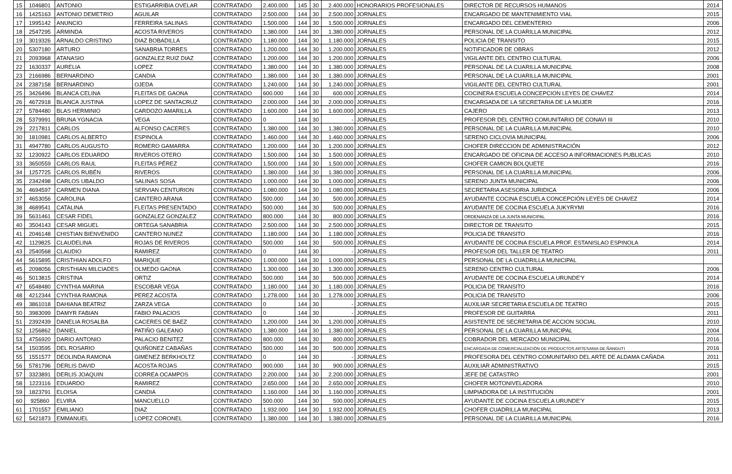| 15 | 1046801 | ANTONIO | ESTIGARRIBIA OVELAR | CONTRATADO | 2.400.000 | 145 | 30 | 2.400.000 | HONORARIOS PROFESIONALES | DIRECTOR DE RECURSOS HUMANOS | 2014 |
| 16 | 1425163 | ANTONIO DEMETRIO | AGUILAR | CONTRATADO | 2.500.000 | 144 | 30 | 2.500.000 | JORNALES | ENCARGADO DE MANTENIMIENTO VIAL | 2015 |
| 17 | 1995142 | ANUNCIO | FERREIRA SALINAS | CONTRATADO | 1.500.000 | 144 | 30 | 1.500.000 | JORNALES | ENCARGADO DEL CEMENTERIO | 2006 |
| 18 | 2547295 | ARMINDA | ACOSTA RIVEROS | CONTRATADO | 1.380.000 | 144 | 30 | 1.380.000 | JORNALES | PERSONAL DE LA CUARILLA MUNICIPAL | 2012 |
| 19 | 3019326 | ARNALDO CRISTINO | DIAZ BOBADILLA | CONTRATADO | 1.180.000 | 144 | 30 | 1.180.000 | JORNALES | POLICIA DE TRANSITO | 2015 |
| 20 | 5307180 | ARTURO | SANABRIA TORRES | CONTRATADO | 1.200.000 | 144 | 30 | 1.200.000 | JORNALES | NOTIFICADOR DE OBRAS | 2012 |
| 21 | 2093968 | ATANASIO | GONZALEZ RUIZ DIAZ | CONTRATADO | 1.200.000 | 144 | 30 | 1.200.000 | JORNALES | VIGILANTE DEL CENTRO CULTURAL | 2006 |
| 22 | 1630337 | AURELIA | LOPEZ | CONTRATADO | 1.380.000 | 144 | 30 | 1.380.000 | JORNALES | PERSONAL DE LA CUARILLA MUNICIPAL | 2008 |
| 23 | 2166986 | BERNARDINO | CANDIA | CONTRATADO | 1.380.000 | 144 | 30 | 1.380.000 | JORNALES | PERSONAL DE LA CUARILLA MUNICIPAL | 2001 |
| 24 | 2387158 | BERNARDINO | OJEDA | CONTRATADO | 1.240.000 | 144 | 30 | 1.240.000 | JORNALES | VIGILANTE DEL CENTRO CULTURAL | 2001 |
| 25 | 3426496 | BLANCA CELINA | FLEITAS DE GAONA | CONTRATADO | 600.000 | 144 | 30 | 600.000 | JORNALES | COCINERA ESCUELA CONCEPCION LEYES DE CHAVEZ | 2014 |
| 26 | 4672918 | BLANCA JUSTINA | LOPEZ DE SANTACRUZ | CONTRATADO | 2.000.000 | 144 | 30 | 2.000.000 | JORNALES | ENCARGADA DE LA SECRETARIA DE LA MUJER | 2016 |
| 27 | 5784480 | BLAS HERMINIO | CARDOZO AMARILLA | CONTRATADO | 1.600.000 | 144 | 30 | 1.600.000 | JORNALES | CAJERO | 2013 |
| 28 | 5379991 | BRUNA YGNACIA | VEGA | CONTRATADO | 0 | 144 | 30 | - | JORNALES | PROFESOR DEL CENTRO COMUNITARIO DE CONAVI III | 2010 |
| 29 | 2217811 | CARLOS | ALFONSO CACERES | CONTRATADO | 1.380.000 | 144 | 30 | 1.380.000 | JORNALES | PERSONAL DE LA CUARILLA MUNICIPAL | 2010 |
| 30 | 1810981 | CARLOS ALBERTO | ESPINOLA | CONTRATADO | 1.460.000 | 144 | 30 | 1.460.000 | JORNALES | SERENO CICLOVIA MUNICIPAL | 2006 |
| 31 | 4947780 | CARLOS AUGUSTO | ROMERO GAMARRA | CONTRATADO | 1.200.000 | 144 | 30 | 1.200.000 | JORNALES | CHOFER DIRECCION DE ADMINISTRACIÓN | 2012 |
| 32 | 1230922 | CARLOS EDUARDO | RIVEROS OTERO | CONTRATADO | 1.500.000 | 144 | 30 | 1.500.000 | JORNALES | ENCARGADO DE OFICINA DE ACCESO A INFORMACIONES PUBLICAS | 2010 |
| 33 | 3650559 | CARLOS RAUL | FLEITAS PÉREZ | CONTRATADO | 1.500.000 | 144 | 30 | 1.500.000 | JORNALES | CHOFER CAMION BOLQUETE | 2016 |
| 34 | 1257725 | CARLOS RUBÉN | RIVEROS | CONTRATADO | 1.380.000 | 144 | 30 | 1.380.000 | JORNALES | PERSONAL DE LA CUARILLA MUNICIPAL | 2006 |
| 35 | 2342498 | CARLOS UBALDO | SALINAS SOSA | CONTRATADO | 1.000.000 | 144 | 30 | 1.000.000 | JORNALES | SERENO JUNTA MUNICIPAL | 2006 |
| 36 | 4694597 | CARMEN DIANA | SERVIAN CENTURION | CONTRATADO | 1.080.000 | 144 | 30 | 1.080.000 | JORNALES | SECRETARIA ASESORIA JURIDICA | 2006 |
| 37 | 4653056 | CAROLINA | CANTERO ARANA | CONTRATADO | 500.000 | 144 | 30 | 500.000 | JORNALES | AYUDANTE COCINA ESCUELA CONCEPCIÓN LEYES DE CHAVEZ | 2014 |
| 38 | 4689541 | CATALINA | FLEITAS PRESENTADO | CONTRATADO | 500.000 | 144 | 30 | 500.000 | JORNALES | AYUDANTE DE COCINA ESCUELA JUKYRYMI | 2016 |
| 39 | 5631461 | CESAR FIDEL | GONZALEZ GONZALEZ | CONTRATADO | 800.000 | 144 | 30 | 800.000 | JORNALES | ORDENANZA DE LA JUNTA MUNICIPAL | 2016 |
| 40 | 3504143 | CESAR MIGUEL | ORTEGA SANABRIA | CONTRATADO | 2.500.000 | 144 | 30 | 2.500.000 | JORNALES | DIRECTOR DE TRANSITO | 2015 |
| 41 | 2046148 | CHISTIAN BIENVENIDO | CANTERO NUNEZ | CONTRATADO | 1.180.000 | 144 | 30 | 1.180.000 | JORNALES | POLICIA DE TRANSITO | 2016 |
| 42 | 1129825 | CLAUDELINA | ROJAS DE RIVEROS | CONTRATADO | 500.000 | 144 | 30 | 500.000 | JORNALES | AYUDANTE DE COCINA ESCUELA PROF. ESTANISLAO ESPINOLA | 2014 |
| 43 | 2540568 | CLAUDIO | RAMIREZ | CONTRATADO | 0 | 144 | 30 | - | JORNALES | PROFESOR DEL TALLER DE TEATRO | 2011 |
| 44 | 5615895 | CRISTHIAN ADOLFO | MARIQUE | CONTRATADO | 1.000.000 | 144 | 30 | 1.000.000 | JORNALES | PERSONAL DE LA CUADRILLA MUNICIPAL | |
| 45 | 2098056 | CRISTHIAN MILCIADES | OLMEDO GAONA | CONTRATADO | 1.300.000 | 144 | 30 | 1.300.000 | JORNALES | SERENO CENTRO CULTURAL | 2006 |
| 46 | 5013815 | CRISTINA | ORTIZ | CONTRATADO | 500.000 | 144 | 30 | 500.000 | JORNALES | AYUDANTE DE COCINA ESCUELA URUNDE'Y | 2014 |
| 47 | 6548480 | CYNTHIA MARINA | ESCOBAR VEGA | CONTRATADO | 1.180.000 | 144 | 30 | 1.180.000 | JORNALES | POLICIA DE TRANSITO | 2016 |
| 48 | 4212344 | CYNTHIA RAMONA | PEREZ ACOSTA | CONTRATADO | 1.278.000 | 144 | 30 | 1.278.000 | JORNALES | POLICIA DE TRANSITO | 2006 |
| 49 | 3861018 | DAHIANA BEATRIZ | ZARZA VEGA | CONTRATADO | 0 | 144 | 30 | - | JORNALES | AUXILIAR SECRETARIA ESCUELA DE TEATRO | 2015 |
| 50 | 3983099 | DAMYR FABIAN | FABIO PALACIOS | CONTRATADO | 0 | 144 | 30 | - | JORNALES | PROFESOR DE GUITARRA | 2011 |
| 51 | 2392439 | DANELIA ROSALBA | CACERES DE BAEZ | CONTRATADO | 1.200.000 | 144 | 30 | 1.200.000 | JORNALES | ASISTENTE DE SECRETARIA DE ACCION SOCIAL | 2010 |
| 52 | 1256862 | DANIEL | PATIÑO GALEANO | CONTRATADO | 1.380.000 | 144 | 30 | 1.380.000 | JORNALES | PERSONAL DE LA CUARILLA MUNICIPAL | 2004 |
| 53 | 4756920 | DARIO ANTONIO | PALACIO BENITEZ | CONTRATADO | 800.000 | 144 | 30 | 800.000 | JORNALES | COBRADOR DEL MERCADO MUNICIPAL | 2016 |
| 54 | 1503595 | DEL ROSARIO | QUIÑONEZ CABAÑAS | CONTRATADO | 500.000 | 144 | 30 | 500.000 | JORNALES | ENCARGADA DE COMERCIALIZACIÓN DE PRODUCTOS ARTESANIA DE ÑANDUTI | 2016 |
| 55 | 1551577 | DEOLINDA RAMONA | GIMENEZ BERKHOLTZ | CONTRATADO | 0 | 144 | 30 | - | JORNALES | PROFESORA DEL CENTRO COMUNITARIO DEL ARTE DE ALDAMA CAÑADA | 2011 |
| 56 | 5781796 | DERLIS DAVID | ACOSTA ROJAS | CONTRATADO | 900.000 | 144 | 30 | 900.000 | JORNALES | AUXILIAR ADMINISTRATIVO | 2015 |
| 57 | 3323891 | DERLIS JOAQUIN | CORREA OCAMPOS | CONTRATADO | 2.200.000 | 144 | 30 | 2.200.000 | JORNALES | JEFE DE CATASTRO | 2001 |
| 58 | 1223116 | EDUARDO | RAMIREZ | CONTRATADO | 2.650.000 | 144 | 30 | 2.650.000 | JORNALES | CHOFER MOTONIVELADORA | 2010 |
| 59 | 1823791 | ELOISA | CANDIA | CONTRATADO | 1.160.000 | 144 | 30 | 1.160.000 | JORNALES | LIMPIADORA DE LA INSTITUCIÓN | 2001 |
| 60 | 925860 | ELVIRA | MANCUELLO | CONTRATADO | 500.000 | 144 | 30 | 500.000 | JORNALES | AYUDANTE DE COCINA ESCUELA URUNDE'Y | 2015 |
| 61 | 1701557 | EMILIANO | DIAZ | CONTRATADO | 1.932.000 | 144 | 30 | 1.932.000 | JORNALES | CHOFER CUADRILLA MUNICIPAL | 2013 |
| 62 | 5421873 | EMMANUEL | LOPEZ CORONEL | CONTRATADO | 1.380.000 | 144 | 30 | 1.380.000 | JORNALES | PERSONAL DE LA CUARILLA MUNICIPAL | 2016 |